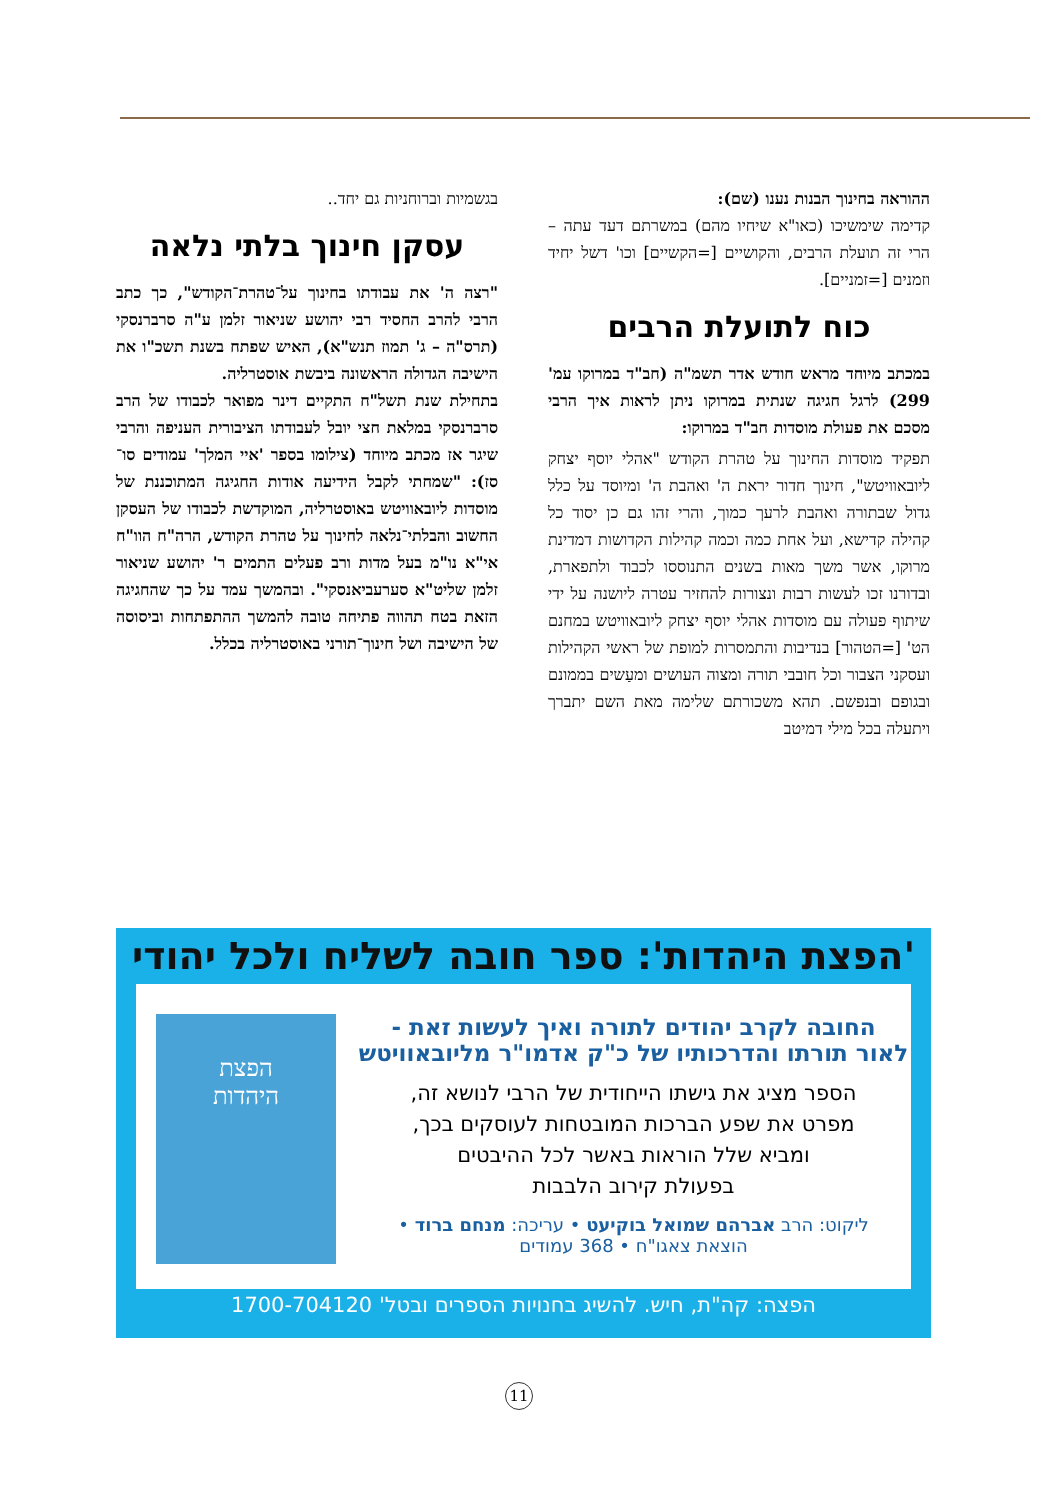ההוראה בחינוך הבנות נענו (שם):
קדימה שימשיכו (כאו"א שיחיו מהם) במשרתם דעד עתה – הרי זה תועלת הרבים, והקושיים [=הקשיים] וכו' דשל יחיד וזמנים [=זמניים].
כוח לתועלת הרבים
במכתב מיוחד מראש חודש אדר תשמ"ה (חב"ד במרוקו עמ' 299) לרגל חגיגה שנתית במרוקו ניתן לראות איך הרבי מסכם את פעולת מוסדות חב"ד במרוקו:
תפקיד מוסדות החינוך על טהרת הקודש "אהלי יוסף יצחק ליובאוויטש", חינוך חדור יראת ה' ואהבת ה' ומיוסד על כלל גדול שבתורה ואהבת לרעך כמוך, והרי זהו גם כן יסוד כל קהילה קדישא, ועל אחת כמה וכמה קהילות הקדושות דמדינת מרוקו, אשר משך מאות בשנים התנוססו לכבוד ולתפארת, ובדורנו זכו לעשות רבות ונצורות להחזיר עטרה ליושנה על ידי שיתוף פעולה עם מוסדות אהלי יוסף יצחק ליובאוויטש במחנם הט' [=הטהור] בנדיבות והתמסרות למופת של ראשי הקהילות ועסקני הצבור וכל חובבי תורה ומצוה העושים ומעַשים בממונם ובגופם ובנפשם. תהא משכורתם שלימה מאת השם יתברך ויתעלה בכל מילי דמיטב
בגשמיות וברוחניות גם יחד..
עסקן חינוך בלתי נלאה
"רצה ה' את עבודתו בחינוך על־טהרת־הקודש", כך כתב הרבי להרב החסיד רבי יהושע שניאור זלמן ע"ה סרברנסקי (תרס"ה – ג' תמוז תנש"א), האיש שפתח בשנת תשכ"ו את הישיבה הגדולה הראשונה ביבשת אוסטרליה.
בתחילת שנת תשל"ח התקיים דינר מפואר לכבודו של הרב סרברנסקי במלאת חצי יובל לעבודתו הציבורית העניפה והרבי שיגר אז מכתב מיוחד (צילומו בספר 'איי המלך' עמודים סו־סז): "שמחתי לקבל הידיעה אודות החגיגה המתוכננת של מוסדות ליובאוויטש באוסטרליה, המוקדשת לכבודו של העסקן החשוב והבלתי־נלאה לחינוך על טהרת הקודש, הרה"ח הוו"ח אי"א נו"מ בעל מדות ורב פעלים התמים ר' יהושע שניאור זלמן שליט"א סערעביאנסקי". ובהמשך עמד על כך שהחגיגה הזאת בטח תהווה פתיחה טובה להמשך ההתפתחות וביסוסה של הישיבה ושל חינוך־תורני באוסטרליה בכלל.
'הפצת היהדות': ספר חובה לשליח ולכל יהודי
החובה לקרב יהודים לתורה ואיך לעשות זאת -
לאור תורתו והדרכותיו של כ"ק אדמו"ר מליובאוויטש
הספר מציג את גישתו הייחודית של הרבי לנושא זה,
מפרט את שפע הברכות המובטחות לעוסקים בכך,
ומביא שלל הוראות באשר לכל ההיבטים
בפעולת קירוב הלבבות
ליקוט: הרב אברהם שמואל בוקיעט • עריכה: מנחם ברוד •
הוצאת צאגו"ח • 368 עמודים
הפצת
היהדות
הפצה: קה"ת, חיש. להשיג בחנויות הספרים ובטל' 1700-704120
11